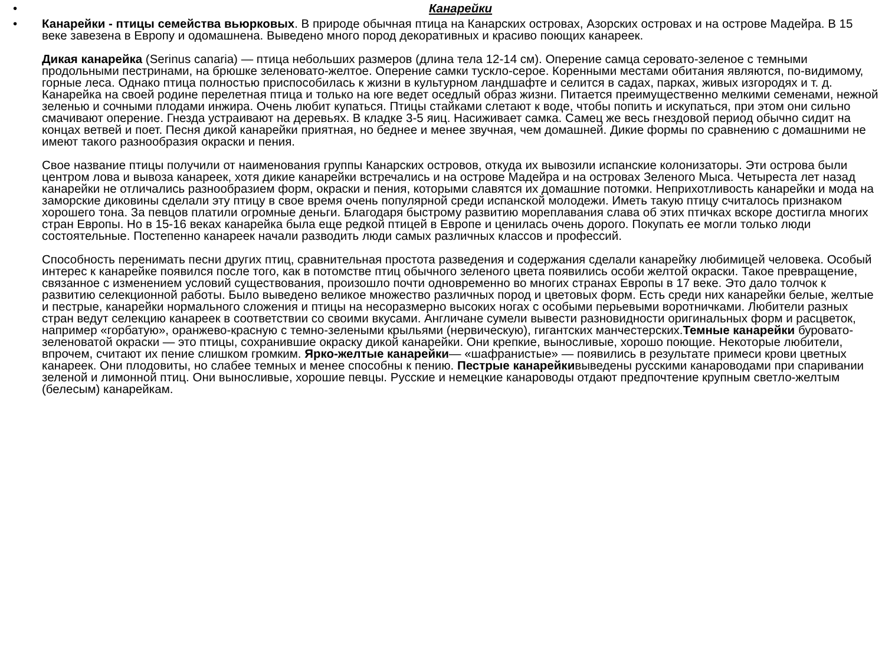• Канарейки
• Канарейки - птицы семейства вьюрковых. В природе обычная птица на Канарских островах, Азорских островах и на острове Мадейра. В 15 веке завезена в Европу и одомашнена. Выведено много пород декоративных и красиво поющих канареек.
Дикая канарейка (Serinus canaria) — птица небольших размеров (длина тела 12-14 см). Оперение самца серовато-зеленое с темными продольными пестринами, на брюшке зеленовато-желтое. Оперение самки тускло-серое. Коренными местами обитания являются, по-видимому, горные леса. Однако птица полностью приспособилась к жизни в культурном ландшафте и селится в садах, парках, живых изгородях и т. д. Канарейка на своей родине перелетная птица и только на юге ведет оседлый образ жизни. Питается преимущественно мелкими семенами, нежной зеленью и сочными плодами инжира. Очень любит купаться. Птицы стайками слетают к воде, чтобы попить и искупаться, при этом они сильно смачивают оперение. Гнезда устраивают на деревьях. В кладке 3-5 яиц. Насиживает самка. Самец же весь гнездовой период обычно сидит на концах ветвей и поет. Песня дикой канарейки приятная, но беднее и менее звучная, чем домашней. Дикие формы по сравнению с домашними не имеют такого разнообразия окраски и пения.
Свое название птицы получили от наименования группы Канарских островов, откуда их вывозили испанские колонизаторы. Эти острова были центром лова и вывоза канареек, хотя дикие канарейки встречались и на острове Мадейра и на островах Зеленого Мыса. Четыреста лет назад канарейки не отличались разнообразием форм, окраски и пения, которыми славятся их домашние потомки. Неприхотливость канарейки и мода на заморские диковины сделали эту птицу в свое время очень популярной среди испанской молодежи. Иметь такую птицу считалось признаком хорошего тона. За певцов платили огромные деньги. Благодаря быстрому развитию мореплавания слава об этих птичках вскоре достигла многих стран Европы. Но в 15-16 веках канарейка была еще редкой птицей в Европе и ценилась очень дорого. Покупать ее могли только люди состоятельные. Постепенно канареек начали разводить люди самых различных классов и профессий.
Способность перенимать песни других птиц, сравнительная простота разведения и содержания сделали канарейку любимицей человека. Особый интерес к канарейке появился после того, как в потомстве птиц обычного зеленого цвета появились особи желтой окраски. Такое превращение, связанное с изменением условий существования, произошло почти одновременно во многих странах Европы в 17 веке. Это дало толчок к развитию селекционной работы. Было выведено великое множество различных пород и цветовых форм. Есть среди них канарейки белые, желтые и пестрые, канарейки нормального сложения и птицы на несоразмерно высоких ногах с особыми перьевыми воротничками. Любители разных стран ведут селекцию канареек в соответствии со своими вкусами. Англичане сумели вывести разновидности оригинальных форм и расцветок, например «горбатую», оранжево-красную с темно-зелеными крыльями (нервическую), гигантских манчестерских.Темные канарейки буровато-зеленоватой окраски — это птицы, сохранившие окраску дикой канарейки. Они крепкие, выносливые, хорошо поющие. Некоторые любители, впрочем, считают их пение слишком громким. Ярко-желтые канарейки— «шафранистые» — появились в результате примеси крови цветных канареек. Они плодовиты, но слабее темных и менее способны к пению. Пестрые канарейкивыведены русскими канароводами при спаривании зеленой и лимонной птиц. Они выносливые, хорошие певцы. Русские и немецкие канароводы отдают предпочтение крупным светло-желтым (белесым) канарейкам.